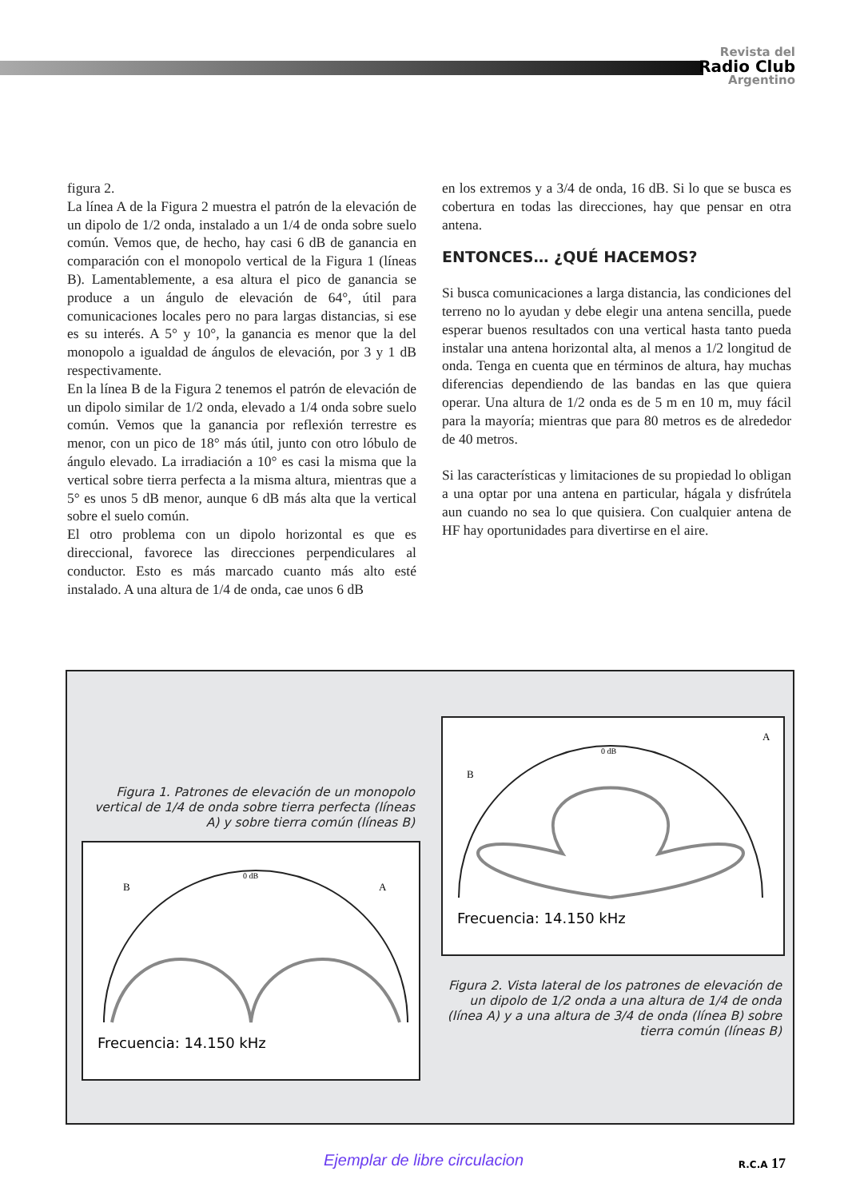Revista del
Radio Club
Argentino
figura 2.
La línea A de la Figura 2 muestra el patrón de la elevación de un dipolo de 1/2 onda, instalado a un 1/4 de onda sobre suelo común. Vemos que, de hecho, hay casi 6 dB de ganancia en comparación con el monopolo vertical de la Figura 1 (líneas B). Lamentablemente, a esa altura el pico de ganancia se produce a un ángulo de elevación de 64°, útil para comunicaciones locales pero no para largas distancias, si ese es su interés. A 5° y 10°, la ganancia es menor que la del monopolo a igualdad de ángulos de elevación, por 3 y 1 dB respectivamente.
En la línea B de la Figura 2 tenemos el patrón de elevación de un dipolo similar de 1/2 onda, elevado a 1/4 onda sobre suelo común. Vemos que la ganancia por reflexión terrestre es menor, con un pico de 18° más útil, junto con otro lóbulo de ángulo elevado. La irradiación a 10° es casi la misma que la vertical sobre tierra perfecta a la misma altura, mientras que a 5° es unos 5 dB menor, aunque 6 dB más alta que la vertical sobre el suelo común.
El otro problema con un dipolo horizontal es que es direccional, favorece las direcciones perpendiculares al conductor. Esto es más marcado cuanto más alto esté instalado. A una altura de 1/4 de onda, cae unos 6 dB
en los extremos y a 3/4 de onda, 16 dB. Si lo que se busca es cobertura en todas las direcciones, hay que pensar en otra antena.
ENTONCES… ¿QUÉ HACEMOS?
Si busca comunicaciones a larga distancia, las condiciones del terreno no lo ayudan y debe elegir una antena sencilla, puede esperar buenos resultados con una vertical hasta tanto pueda instalar una antena horizontal alta, al menos a 1/2 longitud de onda. Tenga en cuenta que en términos de altura, hay muchas diferencias dependiendo de las bandas en las que quiera operar. Una altura de 1/2 onda es de 5 m en 10 m, muy fácil para la mayoría; mientras que para 80 metros es de alrededor de 40 metros.
Si las características y limitaciones de su propiedad lo obligan a una optar por una antena en particular, hágala y disfrútela aun cuando no sea lo que quisiera. Con cualquier antena de HF hay oportunidades para divertirse en el aire.
Figura 1. Patrones de elevación de un monopolo vertical de 1/4 de onda sobre tierra perfecta (líneas A) y sobre tierra común (líneas B)
B
A
0 dB
Frecuencia: 14.150 kHz
B
A
0 dB
Frecuencia: 14.150 kHz
Figura 2. Vista lateral de los patrones de elevación de un dipolo de 1/2 onda a una altura de 1/4 de onda (línea A) y a una altura de 3/4 de onda (línea B) sobre tierra común (líneas B)
Ejemplar de libre circulacion R.C.A 17